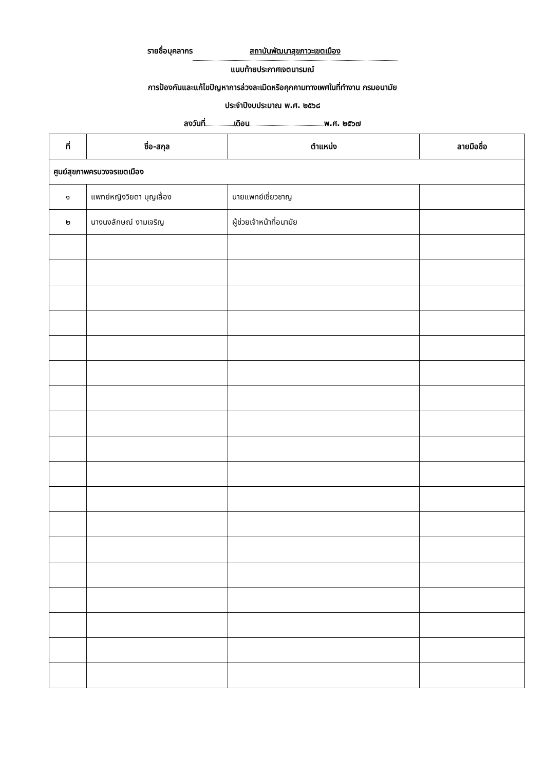รายชื่อบุคลากร สถาบันพัฒนาสุขภาวะเขตเมือง
แนบท้ายประกาศเจตนารมณ์
การป้องกันและแก้ไขปัญหาการล่วงละเมิดหรือคุกคามทางเพศในที่ทำงาน กรมอนามัย
ประจำปีงบประมาณ พ.ศ. ๒๕๖๘
ลงวันที่ เดือน พ.ศ. ๒๕๖๗
| ที่ | ชื่อ-สกุล | ตำแหน่ง | ลายมือชื่อ |
| --- | --- | --- | --- |
| ศูนย์สุขภาพครบวงจรเขตเมือง | | | |
| ๑ | แพทย์หญิงวิยดา บุญเลื่อง | นายแพทย์เชี่ยวชาญ | |
| ๒ | นางนงลักษณ์ งามเจริญ | ผู้ช่วยเจ้าหน้าที่อนามัย | |